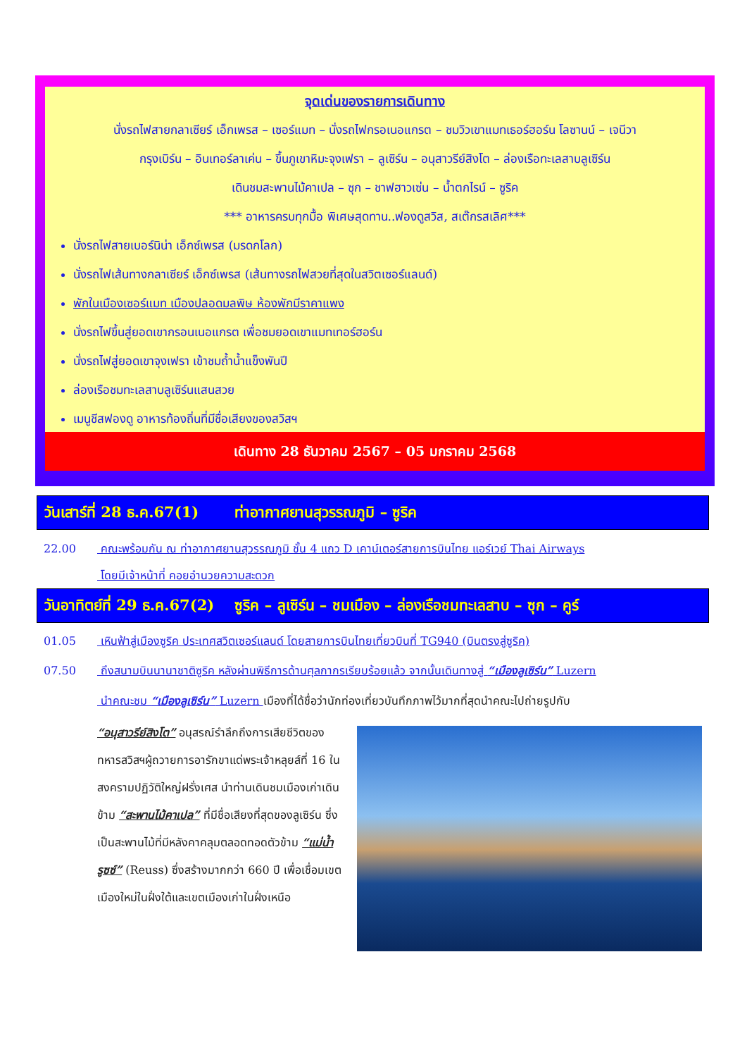จุดเด่นของรายการเดินทาง
นั่งรถไฟสายกลาเซียร์ เอ็กเพรส – เซอร์แมท – นั่งรถไฟกรอเนอแกรต – ชมวิวเขาแมทเธอร์ฮอร์น โลซานน์ – เจนีวา
กรุงเบิร์น – อินเทอร์ลาเค่น – ขึ้นภูเขาหิมะจุงเฟรา – ลูเซิร์น – อนุสาวรีย์สิงโต – ล่องเรือทะเลสาบลูเซิร์น
เดินชมสะพานไม้คาเปล – ซุก – ชาฟฮาวเซ่น – น้ำตกไรน์ – ซูริค
*** อาหารครบทุกมื้อ พิเศษสุดทาน..ฟองดูสวิส, สเต๊กรสเลิศ***
นั่งรถไฟสายเบอร์นิน่า เอ็กซ์เพรส (มรดกโลก)
นั่งรถไฟเส้นทางกลาเซียร์ เอ็กซ์เพรส (เส้นทางรถไฟสวยที่สุดในสวิตเซอร์แลนด์)
พักในเมืองเซอร์แมท เมืองปลอดมลพิษ ห้องพักมีราคาแพง
นั่งรถไฟขึ้นสู่ยอดเขากรอนเนอแกรต เพื่อชมยอดเขาแมทเทอร์ฮอร์น
นั่งรถไฟสู่ยอดเขาจุงเฟรา เข้าชมถ้ำน้ำแข็งพันปี
ล่องเรือชมทะเลสาบลูเซิร์นแสนสวย
เมนูชีสฟองดู อาหารท้องถิ่นที่มีชื่อเสียงของสวิสฯ
เดินทาง 28 ธันวาคม 2567 – 05 มกราคม 2568
วันเสาร์ที่ 28 ธ.ค.67(1) ท่าอากาศยานสุวรรณภูมิ – ซูริค
22.00 คณะพร้อมกัน ณ ท่าอากาศยานสุวรรณภูมิ ชั้น 4 แถว D เคาน์เตอร์สายการบินไทย แอร์เวย์ Thai Airways
โดยมีเจ้าหน้าที่ คอยอำนวยความสะดวก
วันอาทิตย์ที่ 29 ธ.ค.67(2) ซูริค – ลูเซิร์น – ชมเมือง – ล่องเรือชมทะเลสาบ – ซุก – คูร์
01.05 เหินฟ้าสู่เมืองซูริค ประเทศสวิตเซอร์แลนด์ โดยสายการบินไทยเที่ยวบินที่ TG940 (บินตรงสู่ซูริค)
07.50 ถึงสนามบินนานาชาติซูริค หลังผ่านพิธีการด้านศุลกากรเรียบร้อยแล้ว จากนั้นเดินทางสู่ “เมืองลูเซิร์น” Luzern
นำคณะชม “เมืองลูเซิร์น” Luzern เมืองที่ได้ชื่อว่านักท่องเที่ยวบันทึกภาพไว้มากที่สุดนำคณะไปถ่ายรูปกับ
“อนุสาวรีย์สิงโต” อนุสรณ์รำลึกถึงการเสียชีวิตของทหารสวิสฯผู้ถวายการอารักขาแด่พระเจ้าหลุยส์ที่ 16 ในสงครามปฏิวัติใหญ่ฝรั่งเศส นำท่านเดินชมเมืองเก่าเดินข้าม “สะพานไม้คาเปล” ที่มีชื่อเสียงที่สุดของลูเซิร์น ซึ่งเป็นสะพานไม้ที่มีหลังคาคลุมตลอดทอดตัวข้าม “แม่น้ำรูซซ์” (Reuss) ซึ่งสร้างมากกว่า 660 ปี เพื่อเชื่อมเขตเมืองใหม่ในฝั่งใต้และเขตเมืองเก่าในฝั่งเหนือ